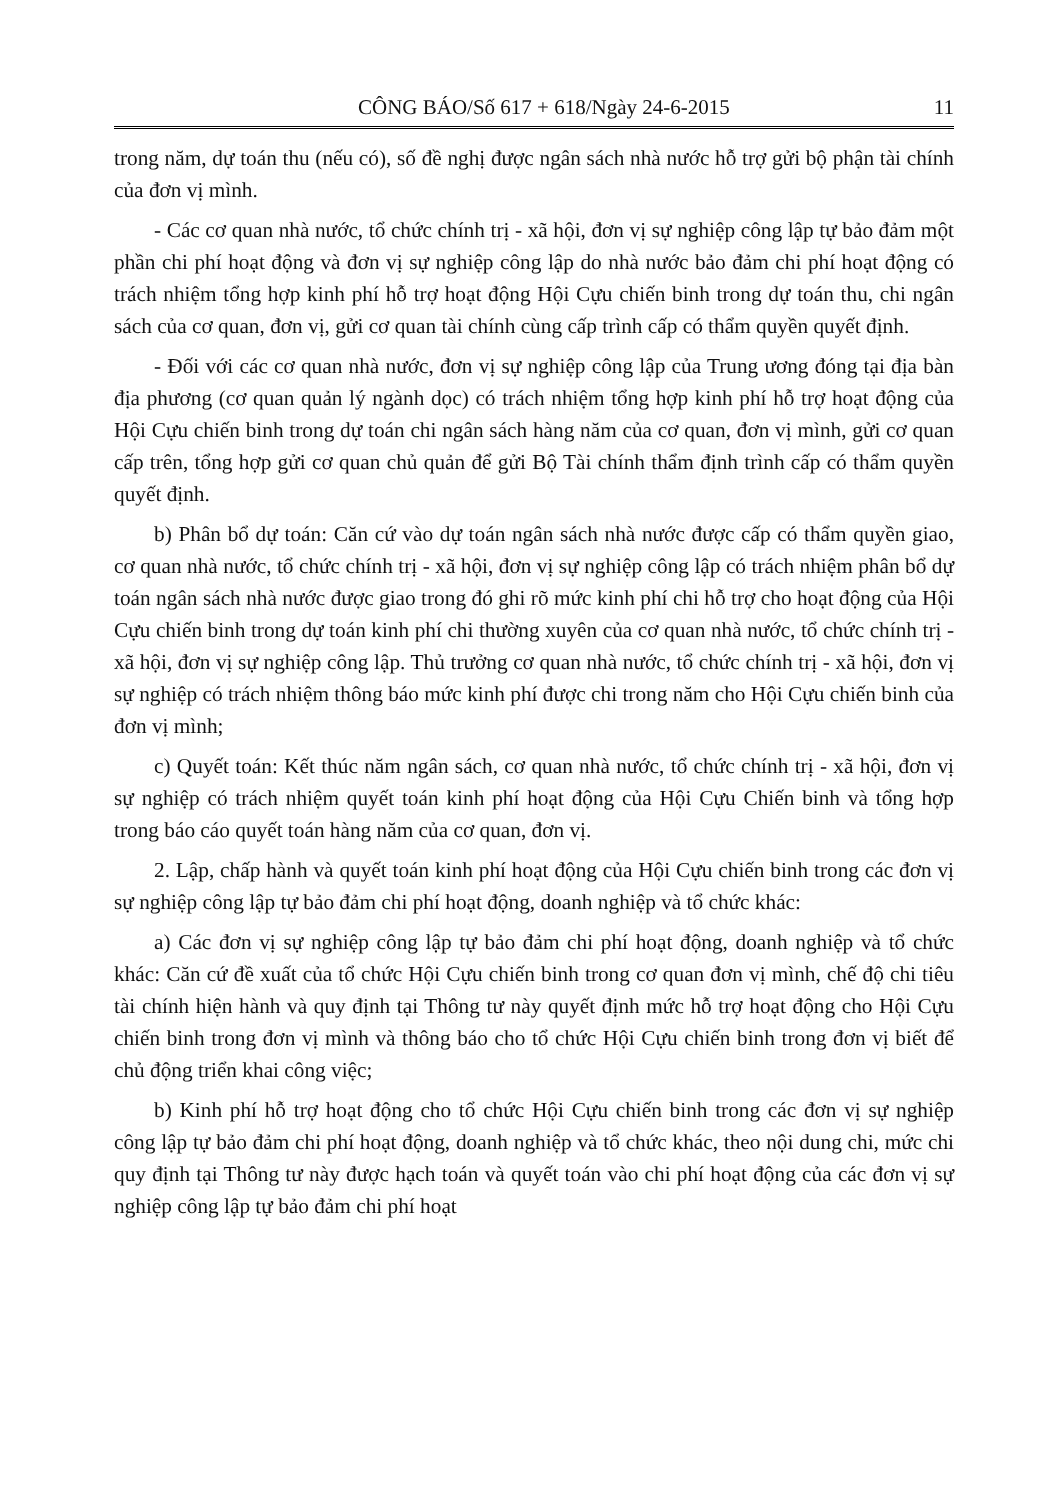CÔNG BÁO/Số 617 + 618/Ngày 24-6-2015 11
trong năm, dự toán thu (nếu có), số đề nghị được ngân sách nhà nước hỗ trợ gửi bộ phận tài chính của đơn vị mình.
- Các cơ quan nhà nước, tổ chức chính trị - xã hội, đơn vị sự nghiệp công lập tự bảo đảm một phần chi phí hoạt động và đơn vị sự nghiệp công lập do nhà nước bảo đảm chi phí hoạt động có trách nhiệm tổng hợp kinh phí hỗ trợ hoạt động Hội Cựu chiến binh trong dự toán thu, chi ngân sách của cơ quan, đơn vị, gửi cơ quan tài chính cùng cấp trình cấp có thẩm quyền quyết định.
- Đối với các cơ quan nhà nước, đơn vị sự nghiệp công lập của Trung ương đóng tại địa bàn địa phương (cơ quan quản lý ngành dọc) có trách nhiệm tổng hợp kinh phí hỗ trợ hoạt động của Hội Cựu chiến binh trong dự toán chi ngân sách hàng năm của cơ quan, đơn vị mình, gửi cơ quan cấp trên, tổng hợp gửi cơ quan chủ quản để gửi Bộ Tài chính thẩm định trình cấp có thẩm quyền quyết định.
b) Phân bổ dự toán: Căn cứ vào dự toán ngân sách nhà nước được cấp có thẩm quyền giao, cơ quan nhà nước, tổ chức chính trị - xã hội, đơn vị sự nghiệp công lập có trách nhiệm phân bổ dự toán ngân sách nhà nước được giao trong đó ghi rõ mức kinh phí chi hỗ trợ cho hoạt động của Hội Cựu chiến binh trong dự toán kinh phí chi thường xuyên của cơ quan nhà nước, tổ chức chính trị - xã hội, đơn vị sự nghiệp công lập. Thủ trưởng cơ quan nhà nước, tổ chức chính trị - xã hội, đơn vị sự nghiệp có trách nhiệm thông báo mức kinh phí được chi trong năm cho Hội Cựu chiến binh của đơn vị mình;
c) Quyết toán: Kết thúc năm ngân sách, cơ quan nhà nước, tổ chức chính trị - xã hội, đơn vị sự nghiệp có trách nhiệm quyết toán kinh phí hoạt động của Hội Cựu Chiến binh và tổng hợp trong báo cáo quyết toán hàng năm của cơ quan, đơn vị.
2. Lập, chấp hành và quyết toán kinh phí hoạt động của Hội Cựu chiến binh trong các đơn vị sự nghiệp công lập tự bảo đảm chi phí hoạt động, doanh nghiệp và tổ chức khác:
a) Các đơn vị sự nghiệp công lập tự bảo đảm chi phí hoạt động, doanh nghiệp và tổ chức khác: Căn cứ đề xuất của tổ chức Hội Cựu chiến binh trong cơ quan đơn vị mình, chế độ chi tiêu tài chính hiện hành và quy định tại Thông tư này quyết định mức hỗ trợ hoạt động cho Hội Cựu chiến binh trong đơn vị mình và thông báo cho tổ chức Hội Cựu chiến binh trong đơn vị biết để chủ động triển khai công việc;
b) Kinh phí hỗ trợ hoạt động cho tổ chức Hội Cựu chiến binh trong các đơn vị sự nghiệp công lập tự bảo đảm chi phí hoạt động, doanh nghiệp và tổ chức khác, theo nội dung chi, mức chi quy định tại Thông tư này được hạch toán và quyết toán vào chi phí hoạt động của các đơn vị sự nghiệp công lập tự bảo đảm chi phí hoạt